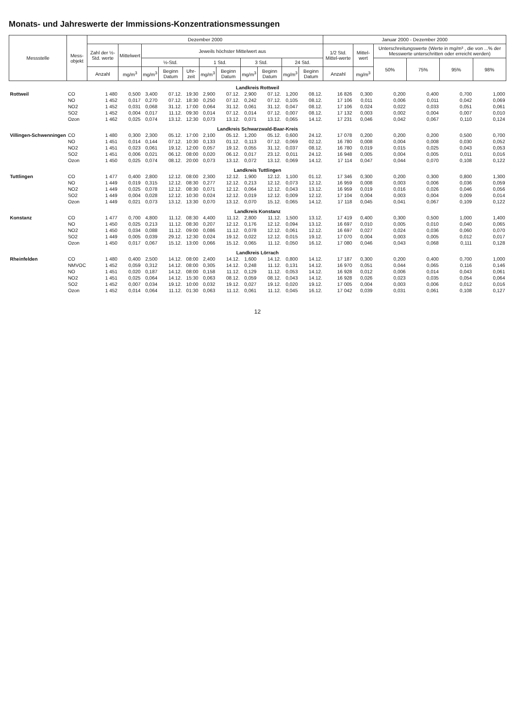Monats- und Jahreswerte der Immissions-Konzentrationsmessungen
| Messstelle | Mess- objekt | Dezember 2000 | | | | | | | | | | | Januar 2000 - Dezember 2000 | | | | | |
| --- | --- | --- | --- | --- | --- | --- | --- | --- | --- | --- | --- | --- | --- | --- | --- | --- | --- | --- |
| | | Zahl der ½-Std. werte | Mittelwert | Jeweils höchster Mittelwert aus | | | | | | | | | 1/2 Std. Mittel-werte | Mittel-wert | Unterschreitungswerte (Werte in mg/m³ , die von ...% der Messwerte unterschritten oder erreicht werden) | | | |
| | | | | ½-Std. | | | 1 Std. | | 3 Std. | | 24 Std. | | | | 50% | 75% | 95% | 98% |
| | | Anzahl | mg/m<sup>3</sup> | mg/m<sup>3</sup> | Beginn Datum | Uhr-zeit | mg/m<sup>3</sup> | Beginn Datum | mg/m<sup>3</sup> | Beginn Datum | mg/m<sup>3</sup> | Beginn Datum | Anzahl | mg/m<sup>3</sup> | | | | |
| Landkreis Rottweil | | | | | | | | | | | | | | | | | | |
| Rottweil | CO | 1 480 | 0,500 | 3,400 | 07.12. | 19:30 | 2,900 | 07.12. | 2,900 | 07.12. | 1,200 | 08.12. | 16 826 | 0,300 | 0,200 | 0,400 | 0,700 | 1,000 |
| | NO | 1 452 | 0,017 | 0,270 | 07.12. | 18:30 | 0,250 | 07.12. | 0,242 | 07.12. | 0,105 | 08.12. | 17 106 | 0,011 | 0,006 | 0,011 | 0,042 | 0,069 |
| | NO2 | 1 452 | 0,031 | 0,068 | 31.12. | 17:00 | 0,064 | 31.12. | 0,061 | 31.12. | 0,047 | 08.12. | 17 106 | 0,024 | 0,022 | 0,033 | 0,051 | 0,061 |
| | SO2 | 1 452 | 0,004 | 0,017 | 11.12. | 09:30 | 0,014 | 07.12. | 0,014 | 07.12. | 0,007 | 08.12. | 17 132 | 0,003 | 0,002 | 0,004 | 0,007 | 0,010 |
| | Ozon | 1 462 | 0,025 | 0,074 | 13.12. | 12:30 | 0,073 | 13.12. | 0,071 | 13.12. | 0,065 | 14.12. | 17 231 | 0,046 | 0,042 | 0,067 | 0,110 | 0,124 |
| Landkreis Schwarzwald-Baar-Kreis | | | | | | | | | | | | | | | | | | |
| Villingen-Schwenningen | CO | 1 480 | 0,300 | 2,300 | 05.12. | 17:00 | 2,100 | 05.12. | 1,200 | 05.12. | 0,600 | 24.12. | 17 078 | 0,200 | 0,200 | 0,200 | 0,500 | 0,700 |
| | NO | 1 451 | 0,014 | 0,144 | 07.12. | 10:30 | 0,133 | 01.12. | 0,113 | 07.12. | 0,069 | 02.12. | 16 780 | 0,008 | 0,004 | 0,008 | 0,030 | 0,052 |
| | NO2 | 1 451 | 0,023 | 0,061 | 19.12. | 12:00 | 0,057 | 19.12. | 0,055 | 31.12. | 0,037 | 08.12. | 16 780 | 0,019 | 0,015 | 0,025 | 0,043 | 0,053 |
| | SO2 | 1 451 | 0,006 | 0,021 | 06.12. | 08:00 | 0,020 | 06.12. | 0,017 | 23.12. | 0,011 | 24.12. | 16 948 | 0,005 | 0,004 | 0,005 | 0,011 | 0,016 |
| | Ozon | 1 450 | 0,025 | 0,074 | 08.12. | 20:00 | 0,073 | 13.12. | 0,072 | 13.12. | 0,069 | 14.12. | 17 114 | 0,047 | 0,044 | 0,070 | 0,108 | 0,122 |
| Landkreis Tuttlingen | | | | | | | | | | | | | | | | | | |
| Tuttlingen | CO | 1 477 | 0,400 | 2,800 | 12.12. | 08:00 | 2,300 | 12.12. | 1,900 | 12.12. | 1,100 | 01.12. | 17 346 | 0,300 | 0,200 | 0,300 | 0,800 | 1,300 |
| | NO | 1 449 | 0,019 | 0,315 | 12.12. | 08:30 | 0,277 | 12.12. | 0,213 | 12.12. | 0,073 | 12.12. | 16 959 | 0,008 | 0,003 | 0,006 | 0,036 | 0,059 |
| | NO2 | 1 449 | 0,025 | 0,078 | 12.12. | 08:30 | 0,071 | 12.12. | 0,064 | 12.12. | 0,043 | 13.12. | 16 959 | 0,019 | 0,016 | 0,026 | 0,046 | 0,056 |
| | SO2 | 1 449 | 0,004 | 0,028 | 12.12. | 10:30 | 0,024 | 12.12. | 0,019 | 12.12. | 0,009 | 12.12. | 17 104 | 0,004 | 0,003 | 0,004 | 0,009 | 0,014 |
| | Ozon | 1 449 | 0,021 | 0,073 | 13.12. | 13:30 | 0,070 | 13.12. | 0,070 | 15.12. | 0,065 | 14.12. | 17 118 | 0,045 | 0,041 | 0,067 | 0,109 | 0,122 |
| Landkreis Konstanz | | | | | | | | | | | | | | | | | | |
| Konstanz | CO | 1 477 | 0,700 | 4,800 | 11.12. | 08:30 | 4,400 | 11.12. | 2,800 | 11.12. | 1,500 | 13.12. | 17 419 | 0,400 | 0,300 | 0,500 | 1,000 | 1,400 |
| | NO | 1 450 | 0,025 | 0,213 | 11.12. | 08:30 | 0,207 | 12.12. | 0,176 | 12.12. | 0,094 | 13.12. | 16 697 | 0,010 | 0,005 | 0,010 | 0,040 | 0,065 |
| | NO2 | 1 450 | 0,034 | 0,088 | 11.12. | 09:00 | 0,086 | 11.12. | 0,078 | 12.12. | 0,061 | 12.12. | 16 697 | 0,027 | 0,024 | 0,036 | 0,060 | 0,070 |
| | SO2 | 1 449 | 0,005 | 0,039 | 29.12. | 12:30 | 0,024 | 19.12. | 0,022 | 12.12. | 0,015 | 19.12. | 17 070 | 0,004 | 0,003 | 0,005 | 0,012 | 0,017 |
| | Ozon | 1 450 | 0,017 | 0,067 | 15.12. | 13:00 | 0,066 | 15.12. | 0,065 | 11.12. | 0,050 | 16.12. | 17 080 | 0,046 | 0,043 | 0,068 | 0,111 | 0,128 |
| Landkreis Lörrach | | | | | | | | | | | | | | | | | | |
| Rheinfelden | CO | 1 480 | 0,400 | 2,500 | 14.12. | 08:00 | 2,400 | 14.12. | 1,600 | 14.12. | 0,800 | 14.12. | 17 187 | 0,300 | 0,200 | 0,400 | 0,700 | 1,000 |
| | NMVOC | 1 452 | 0,059 | 0,312 | 14.12. | 08:00 | 0,305 | 14.12. | 0,248 | 11.12. | 0,131 | 14.12. | 16 970 | 0,051 | 0,044 | 0,065 | 0,116 | 0,146 |
| | NO | 1 451 | 0,020 | 0,187 | 14.12. | 08:00 | 0,158 | 11.12. | 0,129 | 11.12. | 0,053 | 14.12. | 16 928 | 0,012 | 0,006 | 0,014 | 0,043 | 0,061 |
| | NO2 | 1 451 | 0,025 | 0,064 | 14.12. | 15:30 | 0,063 | 08.12. | 0,059 | 08.12. | 0,043 | 14.12. | 16 928 | 0,026 | 0,023 | 0,035 | 0,054 | 0,064 |
| | SO2 | 1 452 | 0,007 | 0,034 | 19.12. | 10:00 | 0,032 | 19.12. | 0,027 | 19.12. | 0,020 | 19.12. | 17 005 | 0,004 | 0,003 | 0,006 | 0,012 | 0,016 |
| | Ozon | 1 452 | 0,014 | 0,064 | 11.12. | 01:30 | 0,063 | 11.12. | 0,061 | 11.12. | 0,045 | 16.12. | 17 042 | 0,039 | 0,031 | 0,061 | 0,108 | 0,127 |
12